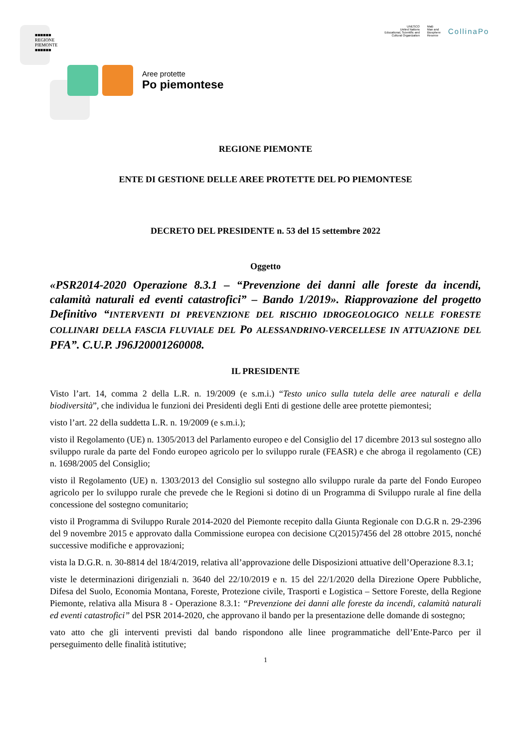■■■■■■
REGIONE
PIEMONTE
■■■■■■
Aree protette
Po piemontese
UNESCO
United Nations
Educational, Scientific and
Cultural Organization
MaB
Man and
Biosphere
Reserve
CollinaPo
REGIONE PIEMONTE
ENTE DI GESTIONE DELLE AREE PROTETTE DEL PO PIEMONTESE
DECRETO DEL PRESIDENTE n. 53 del 15 settembre 2022
Oggetto
«PSR2014-2020 Operazione 8.3.1 – “Prevenzione dei danni alle foreste da incendi, calamità naturali ed eventi catastrofici” – Bando 1/2019». Riapprovazione del progetto Definitivo “INTERVENTI DI PREVENZIONE DEL RISCHIO IDROGEOLOGICO NELLE FORESTE COLLINARI DELLA FASCIA FLUVIALE DEL Po ALESSANDRINO-VERCELLESE IN ATTUAZIONE DEL PFA”. C.U.P. J96J20001260008.
IL PRESIDENTE
Visto l’art. 14, comma 2 della L.R. n. 19/2009 (e s.m.i.) “Testo unico sulla tutela delle aree naturali e della biodiversità”, che individua le funzioni dei Presidenti degli Enti di gestione delle aree protette piemontesi;
visto l’art. 22 della suddetta L.R. n. 19/2009 (e s.m.i.);
visto il Regolamento (UE) n. 1305/2013 del Parlamento europeo e del Consiglio del 17 dicembre 2013 sul sostegno allo sviluppo rurale da parte del Fondo europeo agricolo per lo sviluppo rurale (FEASR) e che abroga il regolamento (CE) n. 1698/2005 del Consiglio;
visto il Regolamento (UE) n. 1303/2013 del Consiglio sul sostegno allo sviluppo rurale da parte del Fondo Europeo agricolo per lo sviluppo rurale che prevede che le Regioni si dotino di un Programma di Sviluppo rurale al fine della concessione del sostegno comunitario;
visto il Programma di Sviluppo Rurale 2014-2020 del Piemonte recepito dalla Giunta Regionale con D.G.R n. 29-2396 del 9 novembre 2015 e approvato dalla Commissione europea con decisione C(2015)7456 del 28 ottobre 2015, nonché successive modifiche e approvazioni;
vista la D.G.R. n. 30-8814 del 18/4/2019, relativa all’approvazione delle Disposizioni attuative dell’Operazione 8.3.1;
viste le determinazioni dirigenziali n. 3640 del 22/10/2019 e n. 15 del 22/1/2020 della Direzione Opere Pubbliche, Difesa del Suolo, Economia Montana, Foreste, Protezione civile, Trasporti e Logistica – Settore Foreste, della Regione Piemonte, relativa alla Misura 8 - Operazione 8.3.1: “Prevenzione dei danni alle foreste da incendi, calamità naturali ed eventi catastrofici” del PSR 2014-2020, che approvano il bando per la presentazione delle domande di sostegno;
vato atto che gli interventi previsti dal bando rispondono alle linee programmatiche dell’Ente-Parco per il perseguimento delle finalità istitutive;
1